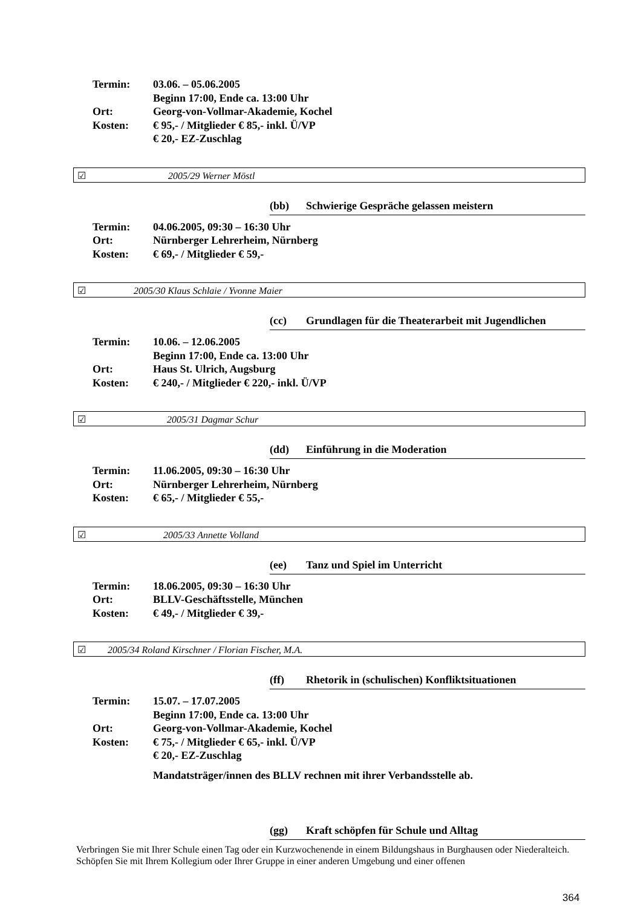Termin: 03.06. – 05.06.2005
Beginn 17:00, Ende ca. 13:00 Uhr
Ort: Georg-von-Vollmar-Akademie, Kochel
Kosten: € 95,- / Mitglieder € 85,- inkl. Ü/VP
€ 20,- EZ-Zuschlag
☑ 2005/29 Werner Möstl
(bb) Schwierige Gespräche gelassen meistern
Termin: 04.06.2005, 09:30 – 16:30 Uhr
Ort: Nürnberger Lehrerheim, Nürnberg
Kosten: € 69,- / Mitglieder € 59,-
☑ 2005/30 Klaus Schlaie / Yvonne Maier
(cc) Grundlagen für die Theaterarbeit mit Jugendlichen
Termin: 10.06. – 12.06.2005
Beginn 17:00, Ende ca. 13:00 Uhr
Ort: Haus St. Ulrich, Augsburg
Kosten: € 240,- / Mitglieder € 220,- inkl. Ü/VP
☑ 2005/31 Dagmar Schur
(dd) Einführung in die Moderation
Termin: 11.06.2005, 09:30 – 16:30 Uhr
Ort: Nürnberger Lehrerheim, Nürnberg
Kosten: € 65,- / Mitglieder € 55,-
☑ 2005/33 Annette Volland
(ee) Tanz und Spiel im Unterricht
Termin: 18.06.2005, 09:30 – 16:30 Uhr
Ort: BLLV-Geschäftsstelle, München
Kosten: € 49,- / Mitglieder € 39,-
☑ 2005/34 Roland Kirschner / Florian Fischer, M.A.
(ff) Rhetorik in (schulischen) Konfliktsituationen
Termin: 15.07. – 17.07.2005
Beginn 17:00, Ende ca. 13:00 Uhr
Ort: Georg-von-Vollmar-Akademie, Kochel
Kosten: € 75,- / Mitglieder € 65,- inkl. Ü/VP
€ 20,- EZ-Zuschlag
Mandatsträger/innen des BLLV rechnen mit ihrer Verbandsstelle ab.
(gg) Kraft schöpfen für Schule und Alltag
Verbringen Sie mit Ihrer Schule einen Tag oder ein Kurzwochenende in einem Bildungshaus in Burghausen oder Niederalteich. Schöpfen Sie mit Ihrem Kollegium oder Ihrer Gruppe in einer anderen Umgebung und einer offenen
364